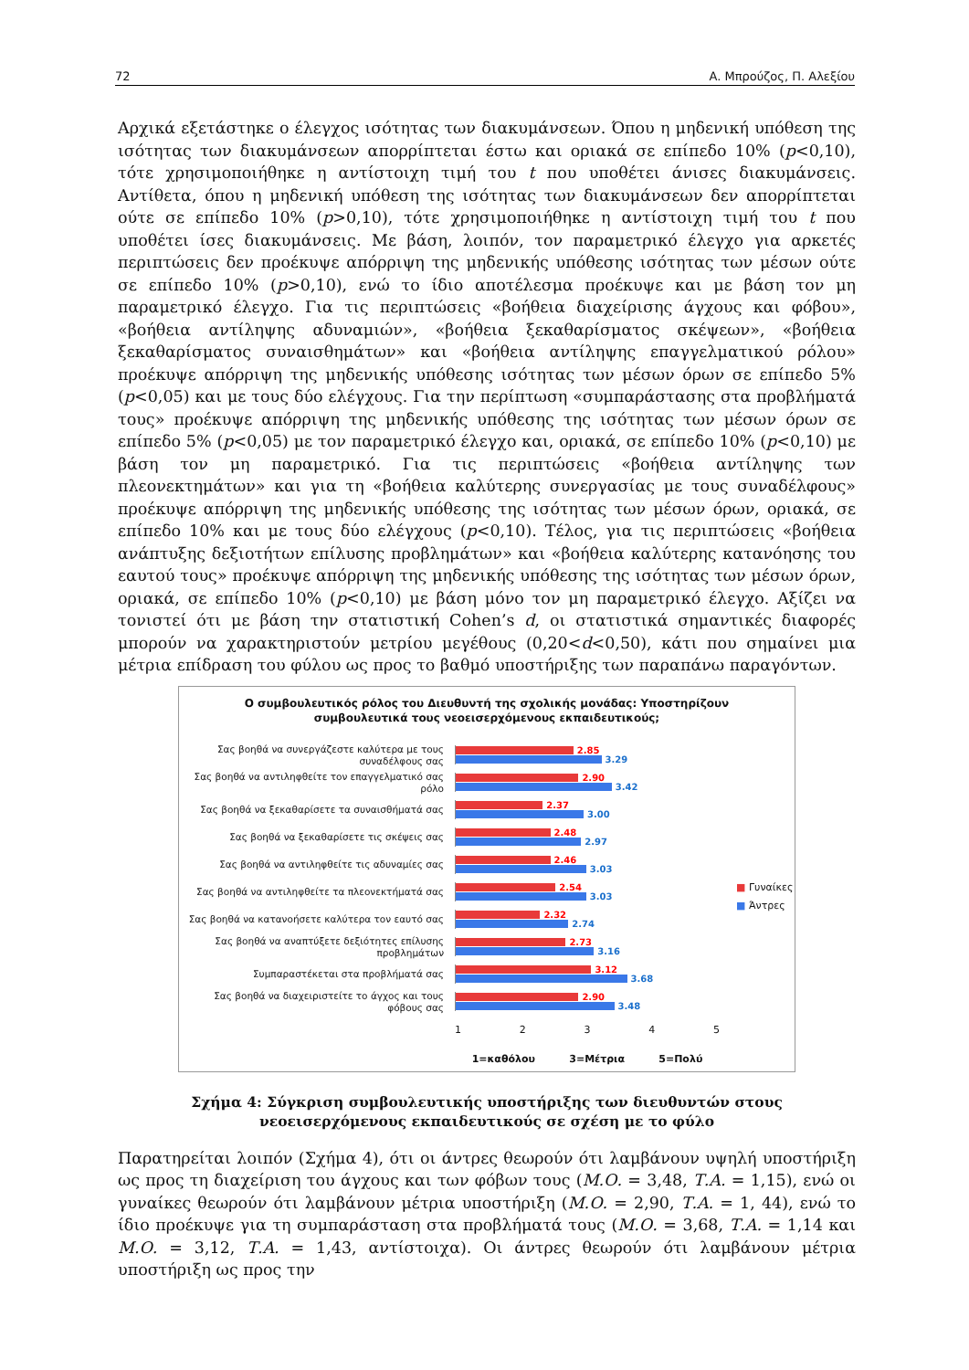72 Α. Μπρούζος, Π. Αλεξίου
Αρχικά εξετάστηκε ο έλεγχος ισότητας των διακυμάνσεων. Όπου η μηδενική υπόθεση της ισότητας των διακυμάνσεων απορρίπτεται έστω και οριακά σε επίπεδο 10% (p<0,10), τότε χρησιμοποιήθηκε η αντίστοιχη τιμή του t που υποθέτει άνισες διακυμάνσεις. Αντίθετα, όπου η μηδενική υπόθεση της ισότητας των διακυμάνσεων δεν απορρίπτεται ούτε σε επίπεδο 10% (p>0,10), τότε χρησιμοποιήθηκε η αντίστοιχη τιμή του t που υποθέτει ίσες διακυμάνσεις. Με βάση, λοιπόν, τον παραμετρικό έλεγχο για αρκετές περιπτώσεις δεν προέκυψε απόρριψη της μηδενικής υπόθεσης ισότητας των μέσων ούτε σε επίπεδο 10% (p>0,10), ενώ το ίδιο αποτέλεσμα προέκυψε και με βάση τον μη παραμετρικό έλεγχο. Για τις περιπτώσεις «βοήθεια διαχείρισης άγχους και φόβου», «βοήθεια αντίληψης αδυναμιών», «βοήθεια ξεκαθαρίσματος σκέψεων», «βοήθεια ξεκαθαρίσματος συναισθημάτων» και «βοήθεια αντίληψης επαγγελματικού ρόλου» προέκυψε απόρριψη της μηδενικής υπόθεσης ισότητας των μέσων όρων σε επίπεδο 5% (p<0,05) και με τους δύο ελέγχους. Για την περίπτωση «συμπαράστασης στα προβλήματά τους» προέκυψε απόρριψη της μηδενικής υπόθεσης της ισότητας των μέσων όρων σε επίπεδο 5% (p<0,05) με τον παραμετρικό έλεγχο και, οριακά, σε επίπεδο 10% (p<0,10) με βάση τον μη παραμετρικό. Για τις περιπτώσεις «βοήθεια αντίληψης των πλεονεκτημάτων» και για τη «βοήθεια καλύτερης συνεργασίας με τους συναδέλφους» προέκυψε απόρριψη της μηδενικής υπόθεσης της ισότητας των μέσων όρων, οριακά, σε επίπεδο 10% και με τους δύο ελέγχους (p<0,10). Τέλος, για τις περιπτώσεις «βοήθεια ανάπτυξης δεξιοτήτων επίλυσης προβλημάτων» και «βοήθεια καλύτερης κατανόησης του εαυτού τους» προέκυψε απόρριψη της μηδενικής υπόθεσης της ισότητας των μέσων όρων, οριακά, σε επίπεδο 10% (p<0,10) με βάση μόνο τον μη παραμετρικό έλεγχο. Αξίζει να τονιστεί ότι με βάση την στατιστική Cohen’s d, οι στατιστικά σημαντικές διαφορές μπορούν να χαρακτηριστούν μετρίου μεγέθους (0,20<d<0,50), κάτι που σημαίνει μια μέτρια επίδραση του φύλου ως προς το βαθμό υποστήριξης των παραπάνω παραγόντων.
Ο συμβουλευτικός ρόλος του Διευθυντή της σχολικής μονάδας: Υποστηρίζουν
συμβουλευτικά τους νεοεισερχόμενους εκπαιδευτικούς;
Σας βοηθά να συνεργάζεστε καλύτερα με τους συναδέλφους σας
2.85
3.29
Σας βοηθά να αντιληφθείτε τον επαγγελματικό σας ρόλο
2.90
3.42
Σας βοηθά να ξεκαθαρίσετε τα συναισθήματά σας
2.37
3.00
Σας βοηθά να ξεκαθαρίσετε τις σκέψεις σας
2.48
2.97
Σας βοηθά να αντιληφθείτε τις αδυναμίες σας
2.46
3.03
Σας βοηθά να αντιληφθείτε τα πλεονεκτήματά σας
2.54
3.03
Σας βοηθά να κατανοήσετε καλύτερα τον εαυτό σας
2.32
2.74
Σας βοηθά να αναπτύξετε δεξιότητες επίλυσης προβλημάτων
2.73
3.16
Συμπαραστέκεται στα προβλήματά σας
3.12
3.68
Σας βοηθά να διαχειριστείτε το άγχος και τους φόβους σας
2.90
3.48
1 2 3 4 5
1=καθόλου 3=Μέτρια 5=Πολύ
■ Γυναίκες
■ Άντρες
Σχήμα 4: Σύγκριση συμβουλευτικής υποστήριξης των διευθυντών στους νεοεισερχόμενους εκπαιδευτικούς σε σχέση με το φύλο
Παρατηρείται λοιπόν (Σχήμα 4), ότι οι άντρες θεωρούν ότι λαμβάνουν υψηλή υποστήριξη ως προς τη διαχείριση του άγχους και των φόβων τους (Μ.Ο. = 3,48, Τ.Α. = 1,15), ενώ οι γυναίκες θεωρούν ότι λαμβάνουν μέτρια υποστήριξη (Μ.Ο. = 2,90, Τ.Α. = 1, 44), ενώ το ίδιο προέκυψε για τη συμπαράσταση στα προβλήματά τους (Μ.Ο. = 3,68, Τ.Α. = 1,14 και Μ.Ο. = 3,12, Τ.Α. = 1,43, αντίστοιχα). Οι άντρες θεωρούν ότι λαμβάνουν μέτρια υποστήριξη ως προς την